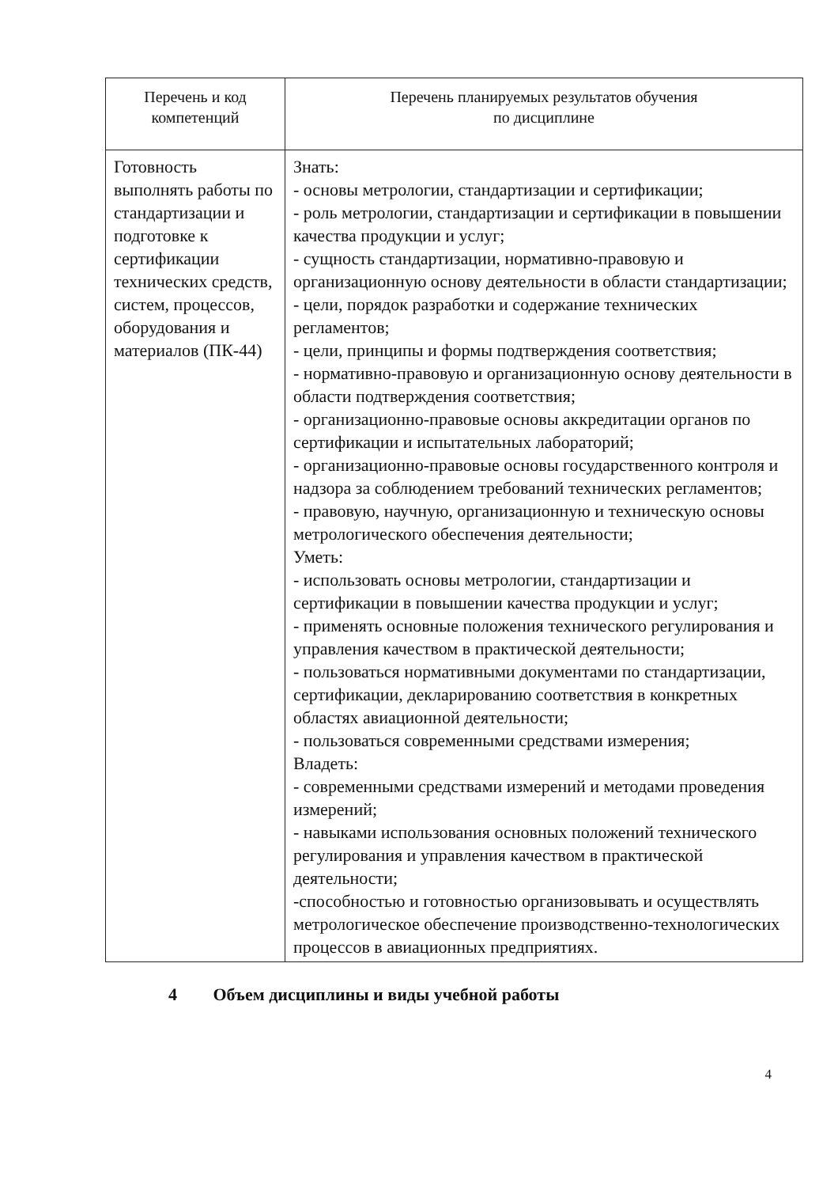| Перечень и код компетенций | Перечень планируемых результатов обучения по дисциплине |
| --- | --- |
| Готовность выполнять работы по стандартизации и подготовке к сертификации технических средств, систем, процессов, оборудования и материалов (ПК-44) | Знать: - основы метрологии, стандартизации и сертификации; - роль метрологии, стандартизации и сертификации в повышении качества продукции и услуг; - сущность стандартизации, нормативно-правовую и организационную основу деятельности в области стандартизации; - цели, порядок разработки и содержание технических регламентов; - цели, принципы и формы подтверждения соответствия; - нормативно-правовую и организационную основу деятельности в области подтверждения соответствия; - организационно-правовые основы аккредитации органов по сертификации и испытательных лабораторий; - организационно-правовые основы государственного контроля и надзора за соблюдением требований технических регламентов; - правовую, научную, организационную и техническую основы метрологического обеспечения деятельности; Уметь: - использовать основы метрологии, стандартизации и сертификации в повышении качества продукции и услуг; - применять основные положения технического регулирования и управления качеством в практической деятельности; - пользоваться нормативными документами по стандартизации, сертификации, декларированию соответствия в конкретных областях авиационной деятельности; - пользоваться современными средствами измерения; Владеть: - современными средствами измерений и методами проведения измерений; - навыками использования основных положений технического регулирования и управления качеством в практической деятельности; -способностью и готовностью организовывать и осуществлять метрологическое обеспечение производственно-технологических процессов в авиационных предприятиях. |
4 Объем дисциплины и виды учебной работы
4